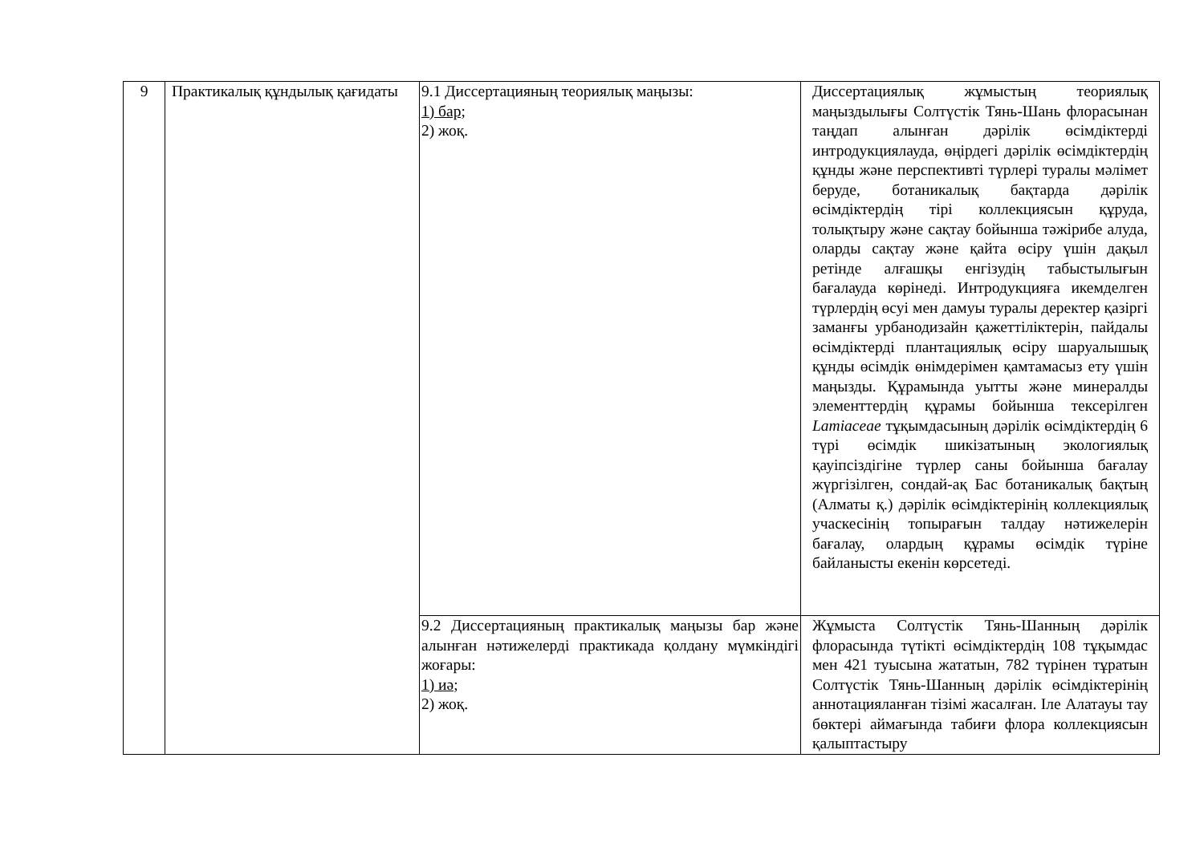| 9 | Практикалық құндылық қағидаты | 9.1 Диссертацияның теориялық маңызы: 1) бар; 2) жоқ. | Диссертациялық жұмыстың теориялық маңыздылығы Солтүстік Тянь-Шань флорасынан таңдап алынған дәрілік өсімдіктерді интродукциялауда, өңірдегі дәрілік өсімдіктердің құнды және перспективті түрлері туралы мәлімет беруде, ботаникалық бақтарда дәрілік өсімдіктердің тірі коллекциясын құруда, толықтыру және сақтау бойынша тәжірибе алуда, оларды сақтау және қайта өсіру үшін дақыл ретінде алғашқы енгізудің табыстылығын бағалауда көрінеді. Интродукцияға икемделген түрлердің өсуі мен дамуы туралы деректер қазіргі заманғы урбанодизайн қажеттіліктерін, пайдалы өсімдіктерді плантациялық өсіру шаруалышық құнды өсімдік өнімдерімен қамтамасыз ету үшін маңызды. Құрамында уытты және минералды элементтердің құрамы бойынша тексерілген Lamiaceae тұқымдасының дәрілік өсімдіктердің 6 түрі өсімдік шикізатының экологиялық қауіпсіздігіне түрлер саны бойынша бағалау жүргізілген, сондай-ақ Бас ботаникалық бақтың (Алматы қ.) дәрілік өсімдіктерінің коллекциялық учаскесінің топырағын талдау нәтижелерін бағалау, олардың құрамы өсімдік түріне байланысты екенін көрсетеді. |
| | | 9.2 Диссертацияның практикалық маңызы бар және алынған нәтижелерді практикада қолдану мүмкіндігі жоғары: 1) иә; 2) жоқ. | Жұмыста Солтүстік Тянь-Шанның дәрілік флорасында түтікті өсімдіктердің 108 тұқымдас мен 421 туысына жататын, 782 түрінен тұратын Солтүстік Тянь-Шанның дәрілік өсімдіктерінің аннотацияланған тізімі жасалған. Іле Алатауы тау бөктері аймағында табиғи флора коллекциясын қалыптастыру |